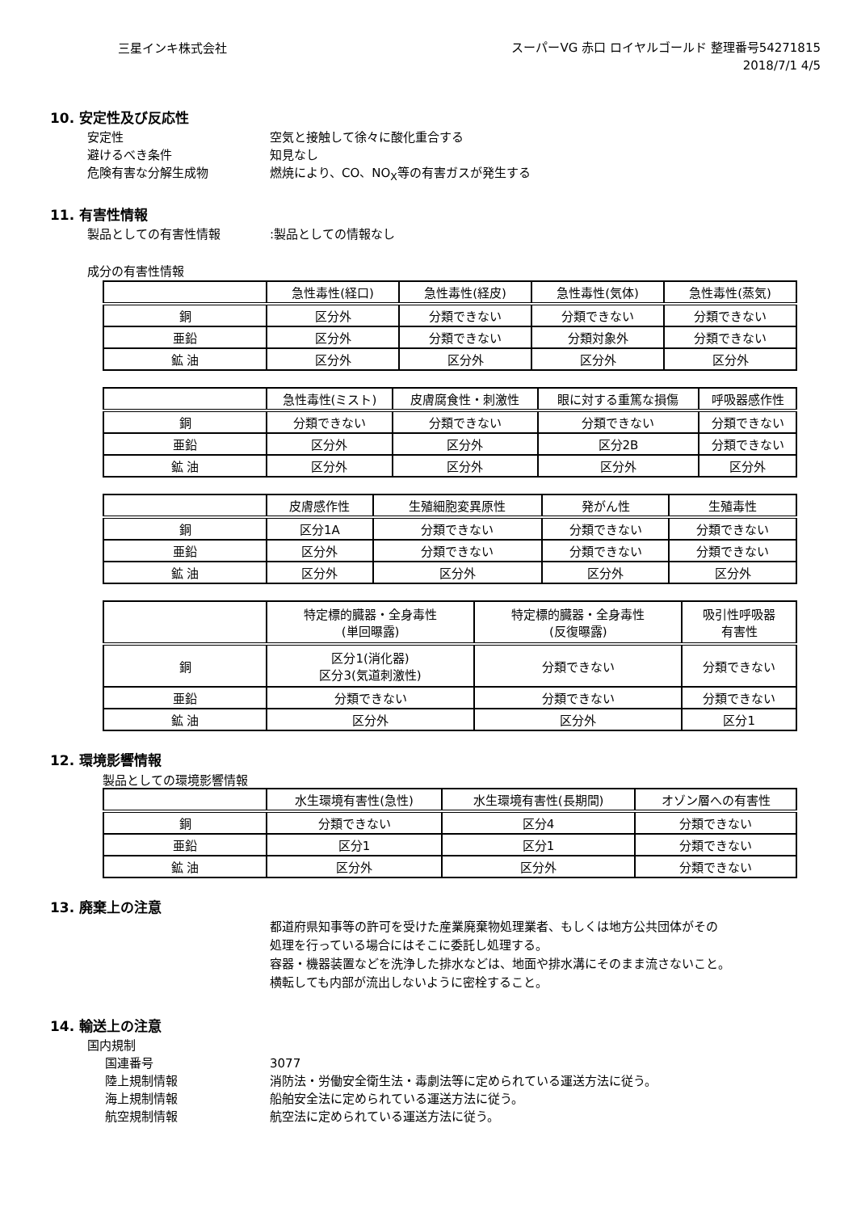三星インキ株式会社
スーパーVG 赤口 ロイヤルゴールド 整理番号54271815
2018/7/1 4/5
10. 安定性及び反応性
安定性 空気と接触して徐々に酸化重合する
避けるべき条件 知見なし
危険有害な分解生成物 燃焼により、CO、NO<sub>X</sub>等の有害ガスが発生する
11. 有害性情報
製品としての有害性情報:製品としての情報なし
成分の有害性情報
| | 急性毒性(経口) | 急性毒性(経皮) | 急性毒性(気体) | 急性毒性(蒸気) |
| --- | --- | --- | --- | --- |
| 銅 | 区分外 | 分類できない | 分類できない | 分類できない |
| 亜鉛 | 区分外 | 分類できない | 分類対象外 | 分類できない |
| 鉱 油 | 区分外 | 区分外 | 区分外 | 区分外 |
| | 急性毒性(ミスト) | 皮膚腐食性・刺激性 | 眼に対する重篤な損傷 | 呼吸器感作性 |
| --- | --- | --- | --- | --- |
| 銅 | 分類できない | 分類できない | 分類できない | 分類できない |
| 亜鉛 | 区分外 | 区分外 | 区分2B | 分類できない |
| 鉱 油 | 区分外 | 区分外 | 区分外 | 区分外 |
| | 皮膚感作性 | 生殖細胞変異原性 | 発がん性 | 生殖毒性 |
| --- | --- | --- | --- | --- |
| 銅 | 区分1A | 分類できない | 分類できない | 分類できない |
| 亜鉛 | 区分外 | 分類できない | 分類できない | 分類できない |
| 鉱 油 | 区分外 | 区分外 | 区分外 | 区分外 |
| | 特定標的臓器・全身毒性 (単回曝露) | 特定標的臓器・全身毒性 (反復曝露) | 吸引性呼吸器 有害性 |
| --- | --- | --- | --- |
| 銅 | 区分1(消化器) 区分3(気道刺激性) | 分類できない | 分類できない |
| 亜鉛 | 分類できない | 分類できない | 分類できない |
| 鉱 油 | 区分外 | 区分外 | 区分1 |
12. 環境影響情報
製品としての環境影響情報
| | 水生環境有害性(急性) | 水生環境有害性(長期間) | オゾン層への有害性 |
| --- | --- | --- | --- |
| 銅 | 分類できない | 区分4 | 分類できない |
| 亜鉛 | 区分1 | 区分1 | 分類できない |
| 鉱 油 | 区分外 | 区分外 | 分類できない |
13. 廃棄上の注意
都道府県知事等の許可を受けた産業廃棄物処理業者、もしくは地方公共団体がその
処理を行っている場合にはそこに委託し処理する。
容器・機器装置などを洗浄した排水などは、地面や排水溝にそのまま流さないこと。
横転しても内部が流出しないように密栓すること。
14. 輸送上の注意
国内規制
国連番号 3077
陸上規制情報 消防法・労働安全衛生法・毒劇法等に定められている運送方法に従う。
海上規制情報 船舶安全法に定められている運送方法に従う。
航空規制情報 航空法に定められている運送方法に従う。